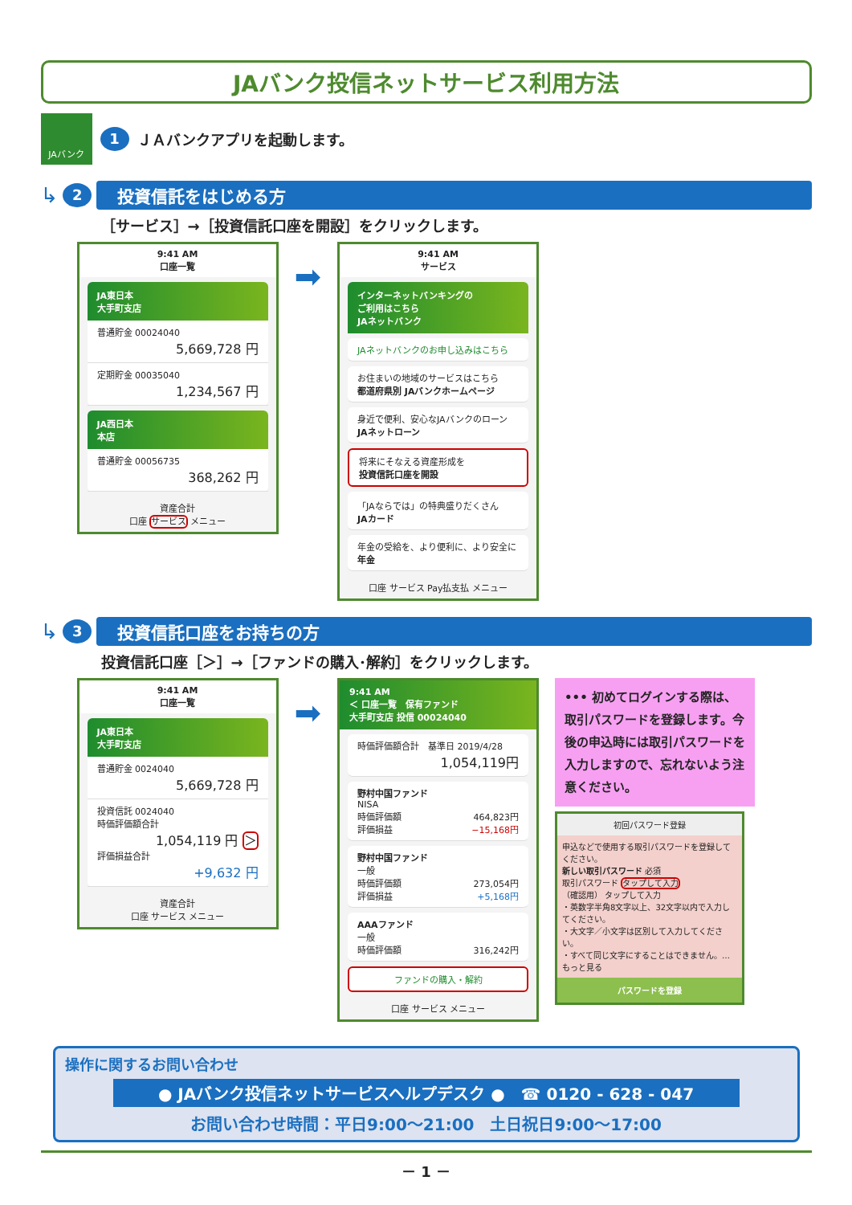JAバンク投信ネットサービス利用方法
JAバンク
1 ＪＡバンクアプリを起動します。
↳ 2
投資信託をはじめる方
［サービス］→［投資信託口座を開設］をクリックします。
9:41 AM
口座一覧
JA東日本
大手町支店
普通貯金 00024040
5,669,728 円
定期貯金 00035040
1,234,567 円
JA西日本
本店
普通貯金 00056735
368,262 円
資産合計
口座 サービス メニュー
➡
9:41 AM
サービス
インターネットバンキングの
ご利用はこちら
JAネットバンク
JAネットバンクのお申し込みはこちら
お住まいの地域のサービスはこちら
都道府県別 JAバンクホームページ
身近で便利、安心なJAバンクのローン
JAネットローン
将来にそなえる資産形成を
投資信託口座を開設
「JAならでは」の特典盛りだくさん
JAカード
年金の受給を、より便利に、より安全に
年金
口座 サービス Pay払支払 メニュー
↳ 3
投資信託口座をお持ちの方
投資信託口座［＞］→［ファンドの購入･解約］をクリックします。
9:41 AM
口座一覧
JA東日本
大手町支店
普通貯金 0024040
5,669,728 円
投資信託 0024040
時価評価額合計
1,054,119 円 ＞
評価損益合計
+9,632 円
資産合計
口座 サービス メニュー
➡
9:41 AM
＜ 口座一覧　保有ファンド
大手町支店 投信 00024040
時価評価額合計　基準日 2019/4/28
1,054,119円
野村中国ファンド
NISA
時価評価額 464,823円
評価損益 −15,168円
野村中国ファンド
一般
時価評価額 273,054円
評価損益 +5,168円
AAAファンド
一般
時価評価額 316,242円
ファンドの購入・解約
口座 サービス メニュー
••• 初めてログインする際は、取引パスワードを登録します。今後の申込時には取引パスワードを入力しますので、忘れないよう注意ください。
初回パスワード登録
申込などで使用する取引パスワードを登録してください。
新しい取引パスワード 必須
取引パスワード タップして入力
（確認用） タップして入力
・英数字半角8文字以上、32文字以内で入力してください。
・大文字／小文字は区別して入力してください。
・すべて同じ文字にすることはできません。… もっと見る
パスワードを登録
操作に関するお問い合わせ
● JAバンク投信ネットサービスヘルプデスク ●　☎ 0120 - 628 - 047
お問い合わせ時間：平日9:00～21:00　土日祝日9:00～17:00
－ 1 －